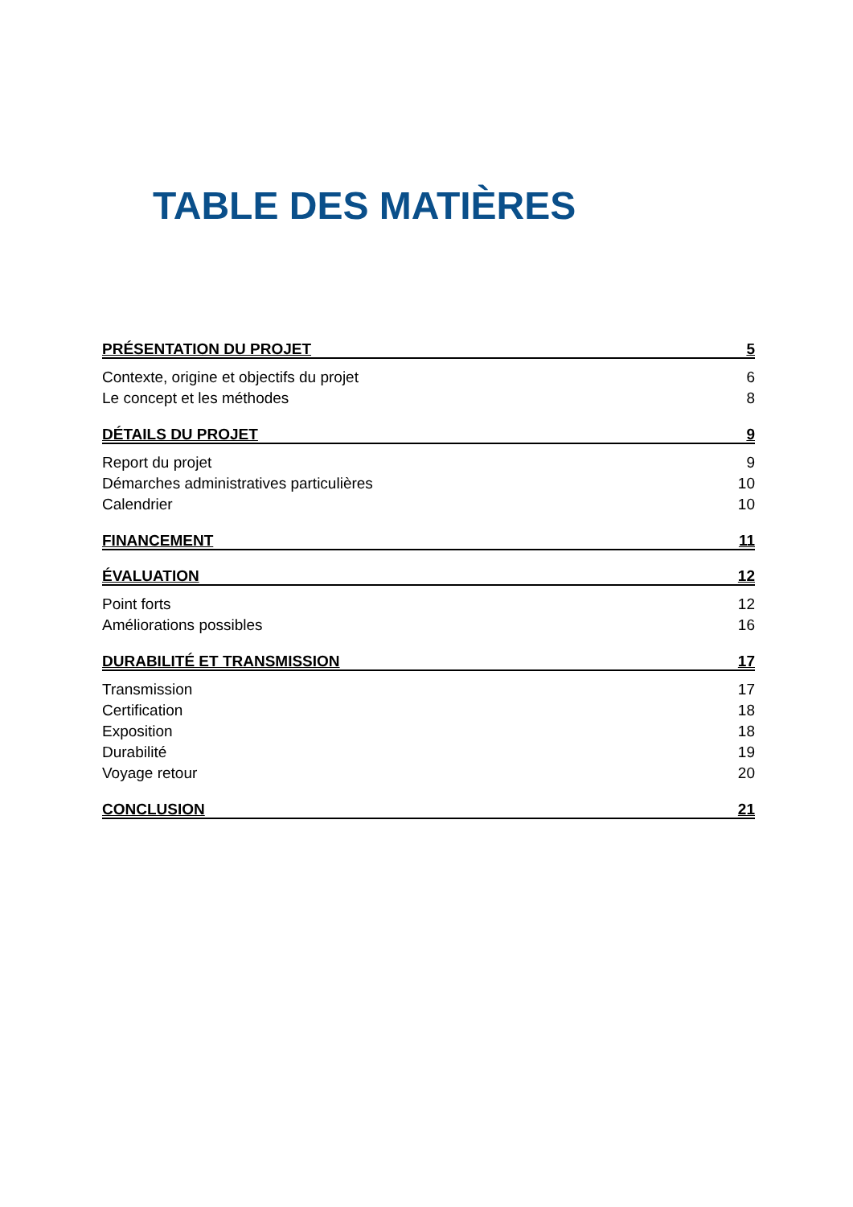TABLE DES MATIÈRES
PRÉSENTATION DU PROJET 5
Contexte, origine et objectifs du projet 6
Le concept et les méthodes 8
DÉTAILS DU PROJET 9
Report du projet 9
Démarches administratives particulières 10
Calendrier 10
FINANCEMENT 11
ÉVALUATION 12
Point forts 12
Améliorations possibles 16
DURABILITÉ ET TRANSMISSION 17
Transmission 17
Certification 18
Exposition 18
Durabilité 19
Voyage retour 20
CONCLUSION 21